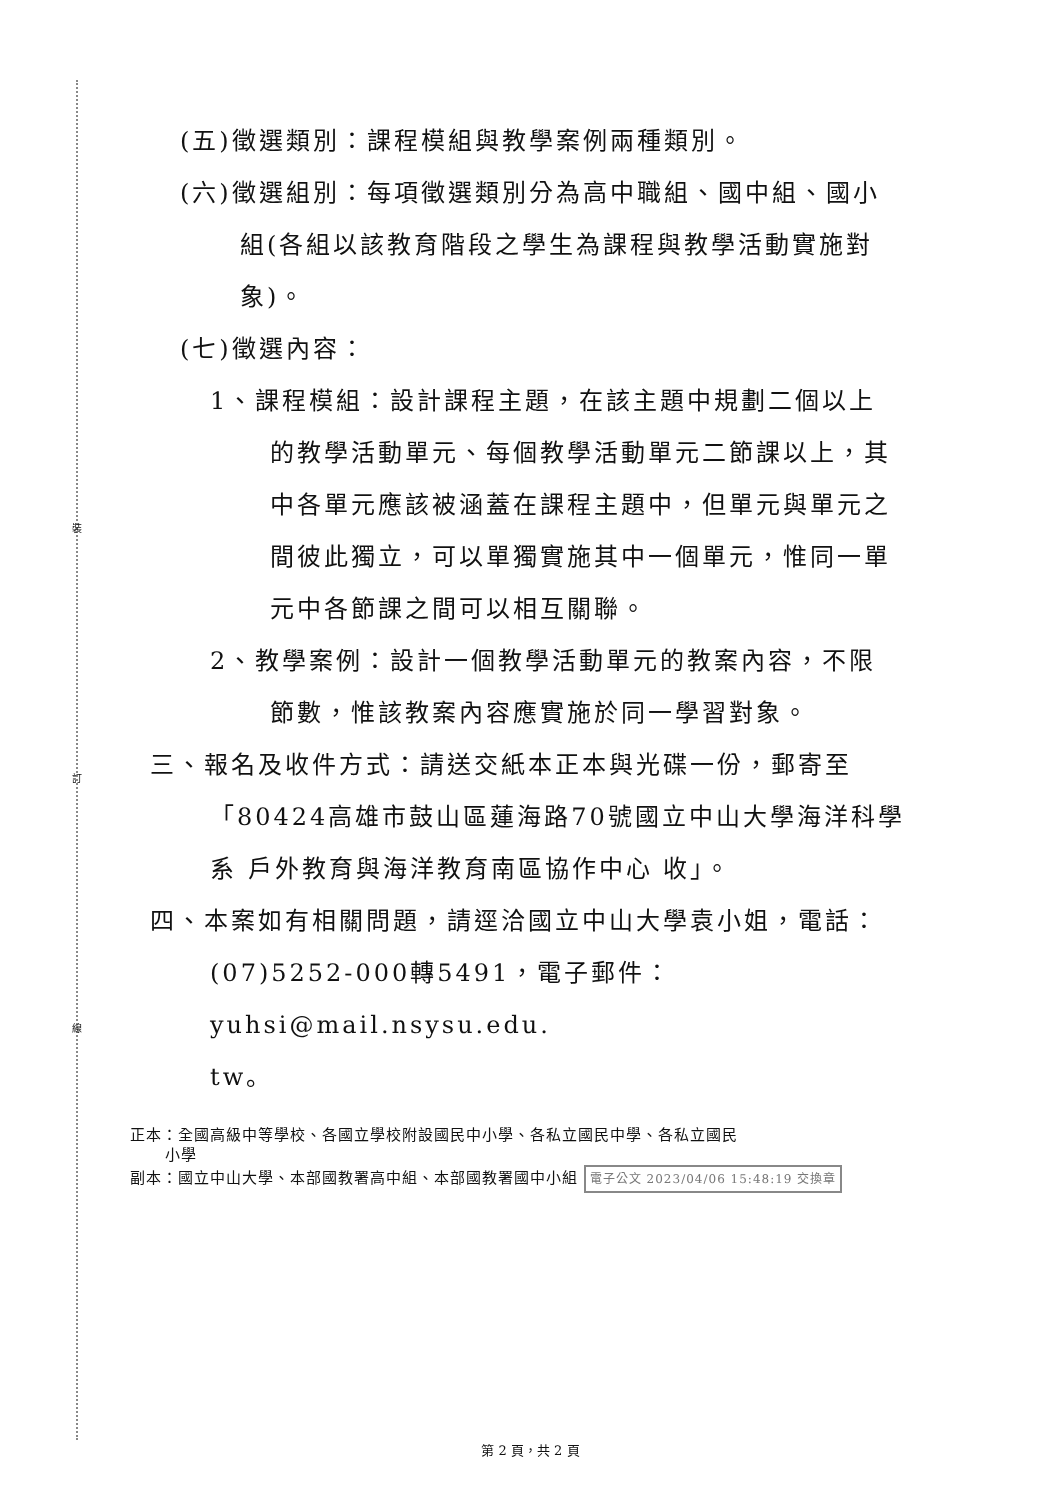裝
訂
線
(五)徵選類別：課程模組與教學案例兩種類別。
(六)徵選組別：每項徵選類別分為高中職組、國中組、國小
組(各組以該教育階段之學生為課程與教學活動實施對
象)。
(七)徵選內容：
1、課程模組：設計課程主題，在該主題中規劃二個以上
的教學活動單元、每個教學活動單元二節課以上，其
中各單元應該被涵蓋在課程主題中，但單元與單元之
間彼此獨立，可以單獨實施其中一個單元，惟同一單
元中各節課之間可以相互關聯。
2、教學案例：設計一個教學活動單元的教案內容，不限
節數，惟該教案內容應實施於同一學習對象。
三、報名及收件方式：請送交紙本正本與光碟一份，郵寄至
「80424高雄市鼓山區蓮海路70號國立中山大學海洋科學
系 戶外教育與海洋教育南區協作中心 收」。
四、本案如有相關問題，請逕洽國立中山大學袁小姐，電話：
(07)5252-000轉5491，電子郵件：yuhsi@mail.nsysu.edu.
tw。
正本：全國高級中等學校、各國立學校附設國民中小學、各私立國民中學、各私立國民
小學
副本：國立中山大學、本部國教署高中組、本部國教署國中小組 電子公文 2023/04/06 15:48:19 交換章
第 2 頁，共 2 頁